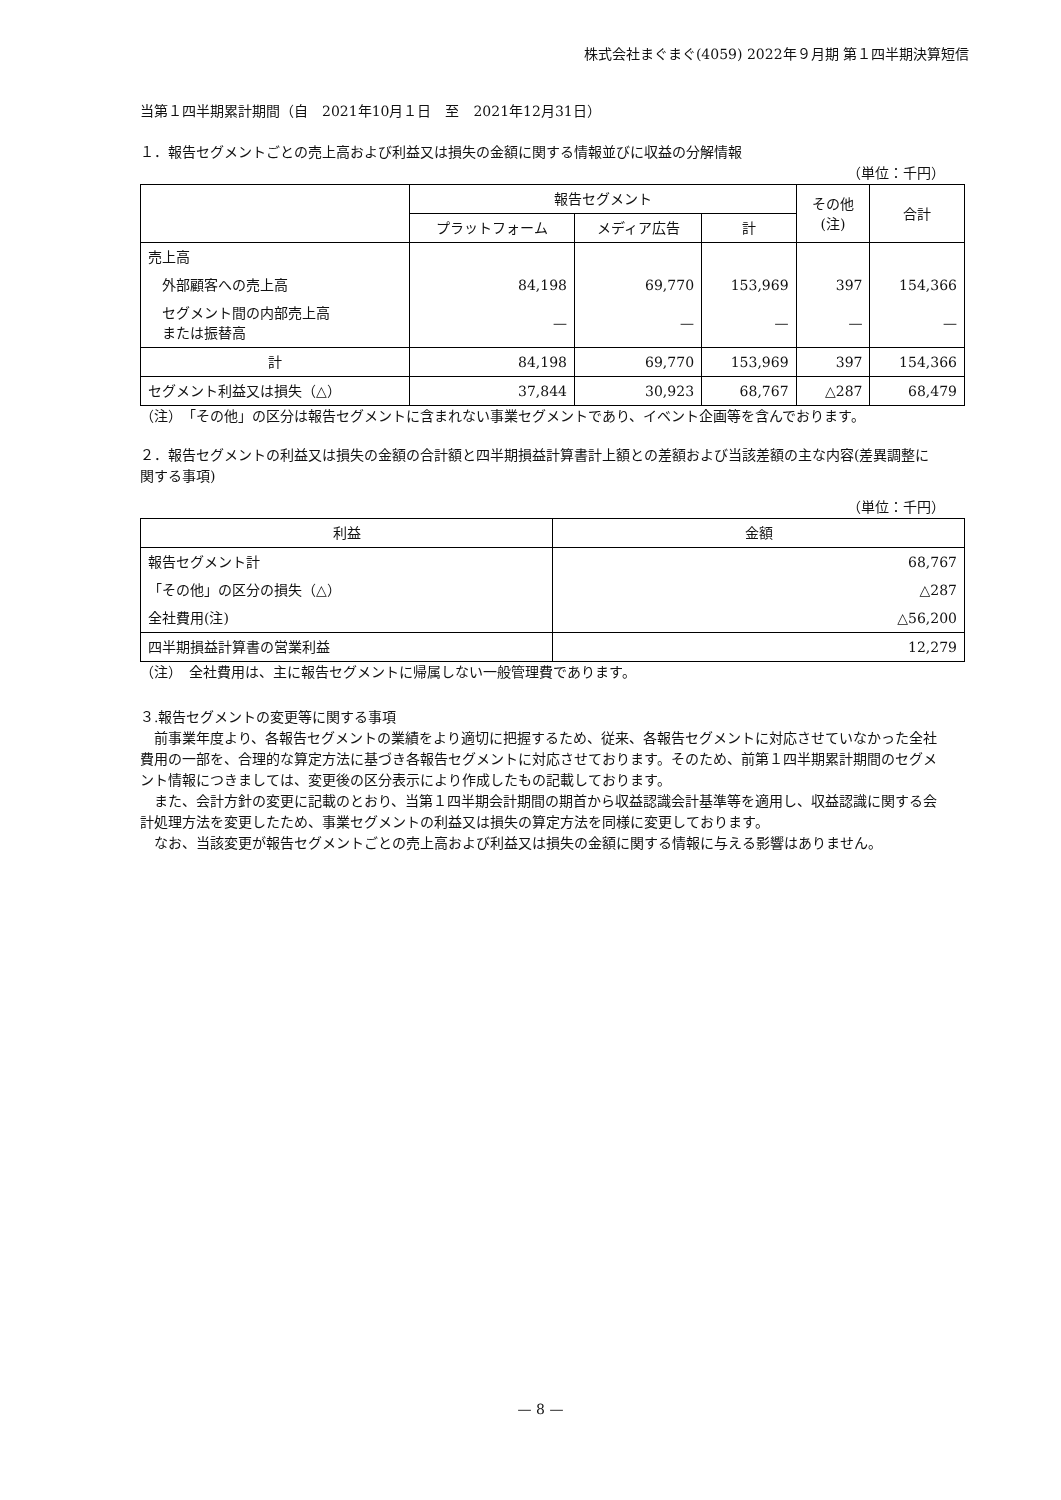株式会社まぐまぐ(4059) 2022年９月期 第１四半期決算短信
当第１四半期累計期間（自　2021年10月１日　至　2021年12月31日）
１．報告セグメントごとの売上高および利益又は損失の金額に関する情報並びに収益の分解情報
（単位：千円）
| | 報告セグメント | | | その他 (注) | 合計 |
| --- | --- | --- | --- | --- | --- |
| | プラットフォーム | メディア広告 | 計 | | |
| 売上高 | | | | | |
| 外部顧客への売上高 | 84,198 | 69,770 | 153,969 | 397 | 154,366 |
| セグメント間の内部売上高 または振替高 | — | — | — | — | — |
| 計 | 84,198 | 69,770 | 153,969 | 397 | 154,366 |
| セグメント利益又は損失（△） | 37,844 | 30,923 | 68,767 | △287 | 68,479 |
（注）　「その他」の区分は報告セグメントに含まれない事業セグメントであり、イベント企画等を含んでおります。
２．報告セグメントの利益又は損失の金額の合計額と四半期損益計算書計上額との差額および当該差額の主な内容(差異調整に関する事項)
（単位：千円）
| 利益 | 金額 |
| --- | --- |
| 報告セグメント計 | 68,767 |
| 「その他」の区分の損失（△） | △287 |
| 全社費用(注) | △56,200 |
| 四半期損益計算書の営業利益 | 12,279 |
（注）　全社費用は、主に報告セグメントに帰属しない一般管理費であります。
３.報告セグメントの変更等に関する事項
　前事業年度より、各報告セグメントの業績をより適切に把握するため、従来、各報告セグメントに対応させていなかった全社費用の一部を、合理的な算定方法に基づき各報告セグメントに対応させております。そのため、前第１四半期累計期間のセグメント情報につきましては、変更後の区分表示により作成したもの記載しております。
　また、会計方針の変更に記載のとおり、当第１四半期会計期間の期首から収益認識会計基準等を適用し、収益認識に関する会計処理方法を変更したため、事業セグメントの利益又は損失の算定方法を同様に変更しております。
　なお、当該変更が報告セグメントごとの売上高および利益又は損失の金額に関する情報に与える影響はありません。
— 8 —